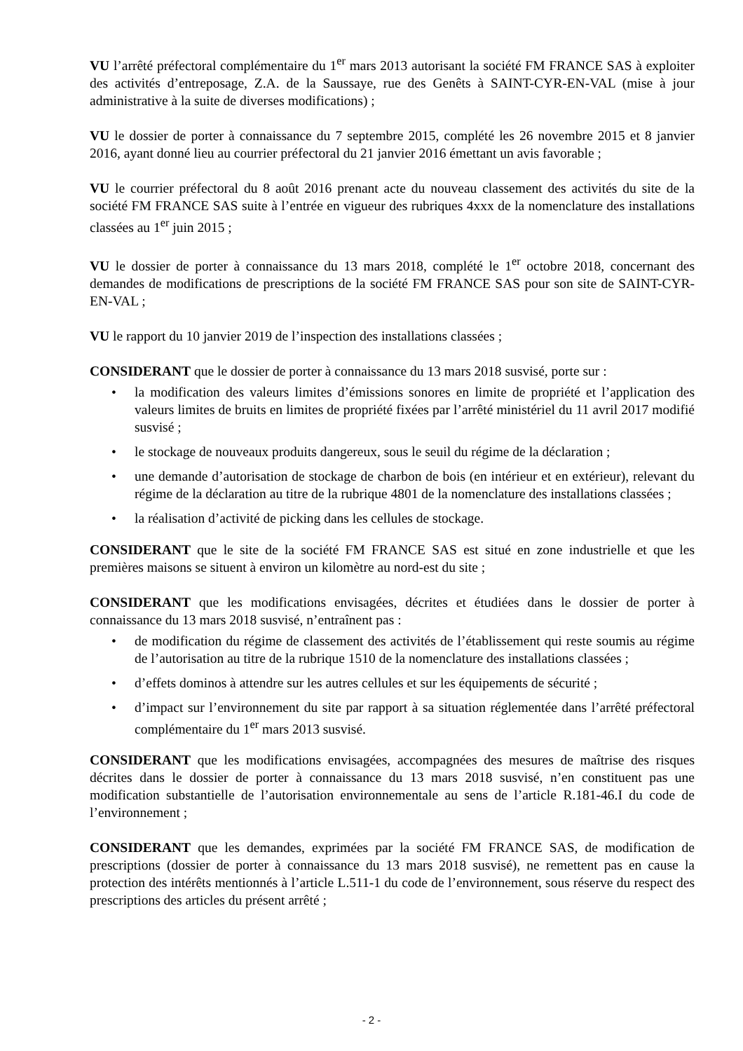VU l’arrêté préfectoral complémentaire du 1<sup>er</sup> mars 2013 autorisant la société FM FRANCE SAS à exploiter des activités d’entreposage, Z.A. de la Saussaye, rue des Genêts à SAINT-CYR-EN-VAL (mise à jour administrative à la suite de diverses modifications) ;
VU le dossier de porter à connaissance du 7 septembre 2015, complété les 26 novembre 2015 et 8 janvier 2016, ayant donné lieu au courrier préfectoral du 21 janvier 2016 émettant un avis favorable ;
VU le courrier préfectoral du 8 août 2016 prenant acte du nouveau classement des activités du site de la société FM FRANCE SAS suite à l’entrée en vigueur des rubriques 4xxx de la nomenclature des installations classées au 1<sup>er</sup> juin 2015 ;
VU le dossier de porter à connaissance du 13 mars 2018, complété le 1<sup>er</sup> octobre 2018, concernant des demandes de modifications de prescriptions de la société FM FRANCE SAS pour son site de SAINT-CYR-EN-VAL ;
VU le rapport du 10 janvier 2019 de l’inspection des installations classées ;
CONSIDERANT que le dossier de porter à connaissance du 13 mars 2018 susvisé, porte sur :
• la modification des valeurs limites d’émissions sonores en limite de propriété et l’application des valeurs limites de bruits en limites de propriété fixées par l’arrêté ministériel du 11 avril 2017 modifié susvisé ;
• le stockage de nouveaux produits dangereux, sous le seuil du régime de la déclaration ;
• une demande d’autorisation de stockage de charbon de bois (en intérieur et en extérieur), relevant du régime de la déclaration au titre de la rubrique 4801 de la nomenclature des installations classées ;
• la réalisation d’activité de picking dans les cellules de stockage.
CONSIDERANT que le site de la société FM FRANCE SAS est situé en zone industrielle et que les premières maisons se situent à environ un kilomètre au nord-est du site ;
CONSIDERANT que les modifications envisagées, décrites et étudiées dans le dossier de porter à connaissance du 13 mars 2018 susvisé, n’entraînent pas :
• de modification du régime de classement des activités de l’établissement qui reste soumis au régime de l’autorisation au titre de la rubrique 1510 de la nomenclature des installations classées ;
• d’effets dominos à attendre sur les autres cellules et sur les équipements de sécurité ;
• d’impact sur l’environnement du site par rapport à sa situation réglementée dans l’arrêté préfectoral complémentaire du 1<sup>er</sup> mars 2013 susvisé.
CONSIDERANT que les modifications envisagées, accompagnées des mesures de maîtrise des risques décrites dans le dossier de porter à connaissance du 13 mars 2018 susvisé, n’en constituent pas une modification substantielle de l’autorisation environnementale au sens de l’article R.181-46.I du code de l’environnement ;
CONSIDERANT que les demandes, exprimées par la société FM FRANCE SAS, de modification de prescriptions (dossier de porter à connaissance du 13 mars 2018 susvisé), ne remettent pas en cause la protection des intérêts mentionnés à l’article L.511-1 du code de l’environnement, sous réserve du respect des prescriptions des articles du présent arrêté ;
- 2 -